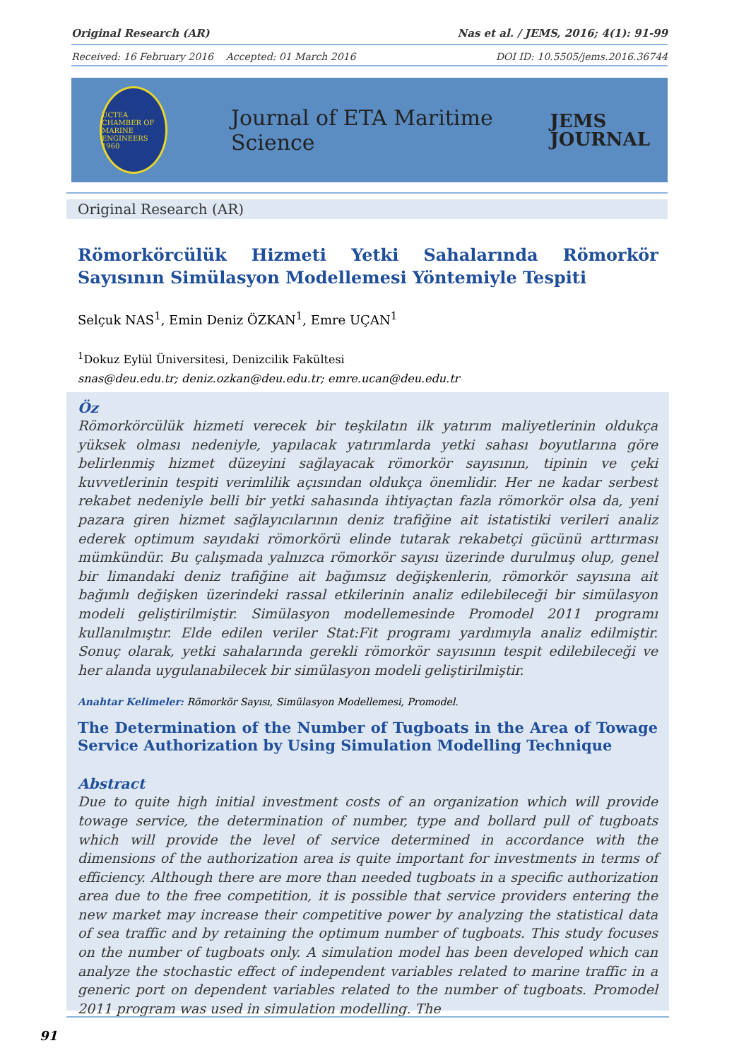Original Research (AR) Nas et al. / JEMS, 2016; 4(1): 91-99
Received: 16 February 2016 Accepted: 01 March 2016 DOI ID: 10.5505/jems.2016.36744
UCTEA CHAMBER OF MARINE ENGINEERS 1960
Journal of ETA Maritime Science
JEMS
JOURNAL
Original Research (AR)
Römorkörcülük Hizmeti Yetki Sahalarında Römorkör Sayısının Simülasyon Modellemesi Yöntemiyle Tespiti
Selçuk NAS<sup>1</sup>, Emin Deniz ÖZKAN<sup>1</sup>, Emre UÇAN<sup>1</sup>
<sup>1</sup> Dokuz Eylül Üniversitesi, Denizcilik Fakültesi
snas@deu.edu.tr; deniz.ozkan@deu.edu.tr; emre.ucan@deu.edu.tr
Öz
Römorkörcülük hizmeti verecek bir teşkilatın ilk yatırım maliyetlerinin oldukça yüksek olması nedeniyle, yapılacak yatırımlarda yetki sahası boyutlarına göre belirlenmiş hizmet düzeyini sağlayacak römorkör sayısının, tipinin ve çeki kuvvetlerinin tespiti verimlilik açısından oldukça önemlidir. Her ne kadar serbest rekabet nedeniyle belli bir yetki sahasında ihtiyaçtan fazla römorkör olsa da, yeni pazara giren hizmet sağlayıcılarının deniz trafiğine ait istatistiki verileri analiz ederek optimum sayıdaki römorkörü elinde tutarak rekabetçi gücünü arttırması mümkündür. Bu çalışmada yalnızca römorkör sayısı üzerinde durulmuş olup, genel bir limandaki deniz trafiğine ait bağımsız değişkenlerin, römorkör sayısına ait bağımlı değişken üzerindeki rassal etkilerinin analiz edilebileceği bir simülasyon modeli geliştirilmiştir. Simülasyon modellemesinde Promodel 2011 programı kullanılmıştır. Elde edilen veriler Stat:Fit programı yardımıyla analiz edilmiştir. Sonuç olarak, yetki sahalarında gerekli römorkör sayısının tespit edilebileceği ve her alanda uygulanabilecek bir simülasyon modeli geliştirilmiştir.
Anahtar Kelimeler: Römorkör Sayısı, Simülasyon Modellemesi, Promodel.
The Determination of the Number of Tugboats in the Area of Towage Service Authorization by Using Simulation Modelling Technique
Abstract
Due to quite high initial investment costs of an organization which will provide towage service, the determination of number, type and bollard pull of tugboats which will provide the level of service determined in accordance with the dimensions of the authorization area is quite important for investments in terms of efficiency. Although there are more than needed tugboats in a specific authorization area due to the free competition, it is possible that service providers entering the new market may increase their competitive power by analyzing the statistical data of sea traffic and by retaining the optimum number of tugboats. This study focuses on the number of tugboats only. A simulation model has been developed which can analyze the stochastic effect of independent variables related to marine traffic in a generic port on dependent variables related to the number of tugboats. Promodel 2011 program was used in simulation modelling. The
91